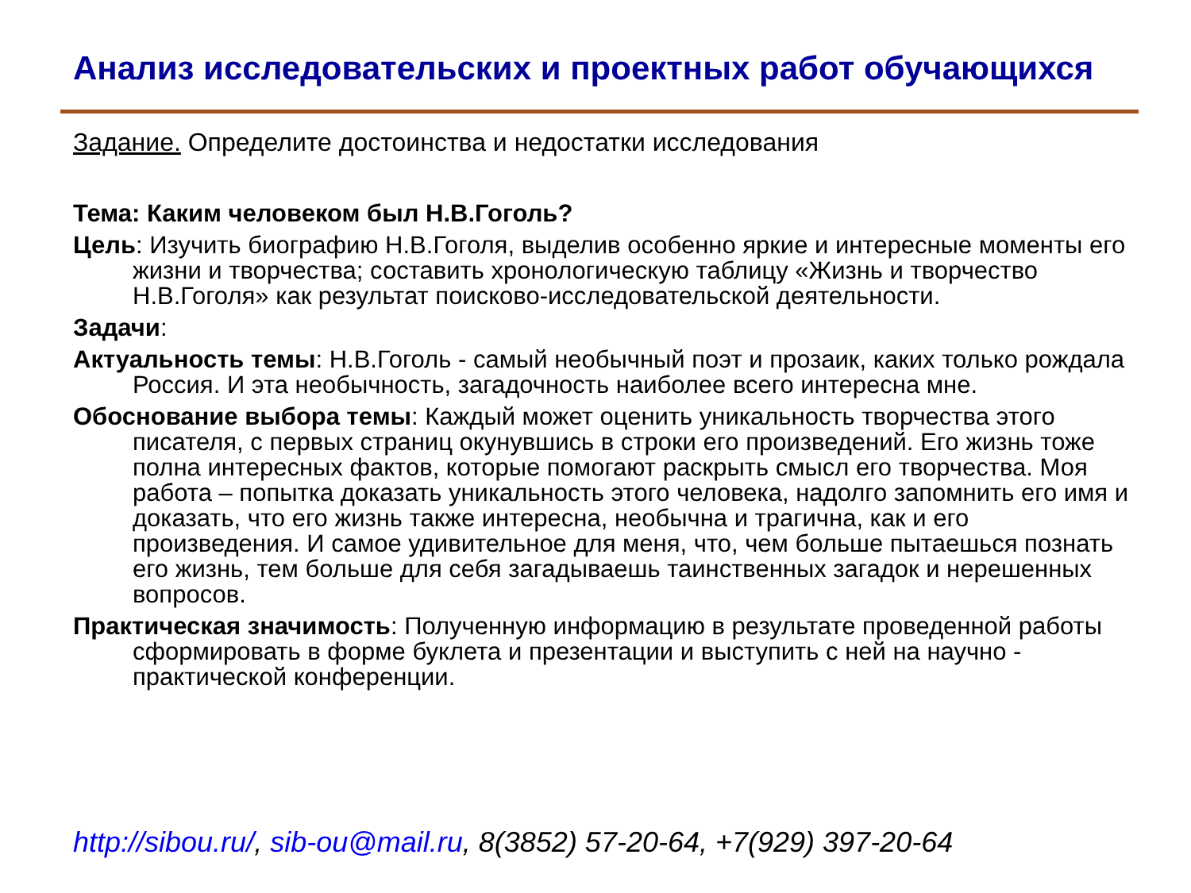Анализ исследовательских и проектных работ обучающихся
Задание. Определите достоинства и недостатки исследования
Тема: Каким человеком был Н.В.Гоголь?
Цель: Изучить биографию Н.В.Гоголя, выделив особенно яркие и интересные моменты его жизни и творчества; составить хронологическую таблицу «Жизнь и творчество Н.В.Гоголя» как результат поисково-исследовательской деятельности.
Задачи:
Актуальность темы: Н.В.Гоголь - самый необычный поэт и прозаик, каких только рождала Россия. И эта необычность, загадочность наиболее всего интересна мне.
Обоснование выбора темы: Каждый может оценить уникальность творчества этого писателя, с первых страниц окунувшись в строки его произведений. Его жизнь тоже полна интересных фактов, которые помогают раскрыть смысл его творчества. Моя работа – попытка доказать уникальность этого человека, надолго запомнить его имя и доказать, что его жизнь также интересна, необычна и трагична, как и его произведения. И самое удивительное для меня, что, чем больше пытаешься познать его жизнь, тем больше для себя загадываешь таинственных загадок и нерешенных вопросов.
Практическая значимость: Полученную информацию в результате проведенной работы сформировать в форме буклета и презентации и выступить с ней на научно - практической конференции.
http://sibou.ru/, sib-ou@mail.ru, 8(3852) 57-20-64, +7(929) 397-20-64